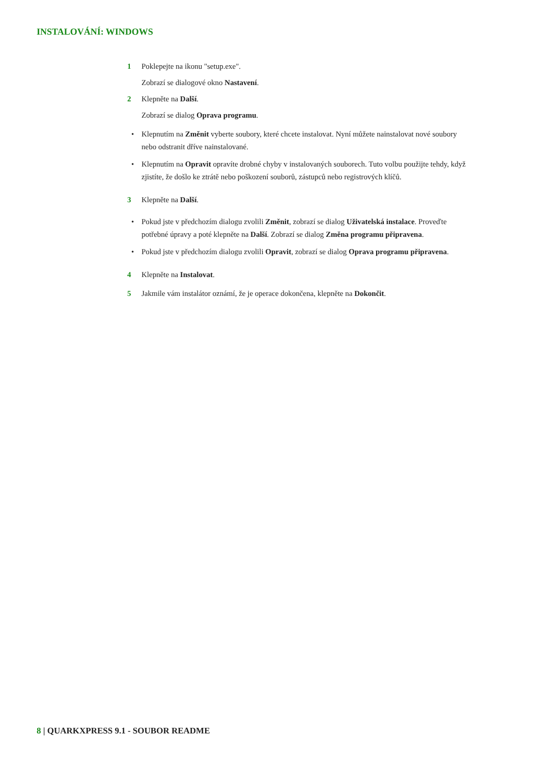INSTALOVÁNÍ: WINDOWS
1 Poklepejte na ikonu "setup.exe".
Zobrazí se dialogové okno Nastavení.
2 Klepněte na Další.
Zobrazí se dialog Oprava programu.
• Klepnutím na Změnit vyberte soubory, které chcete instalovat. Nyní můžete nainstalovat nové soubory nebo odstranit dříve nainstalované.
• Klepnutím na Opravit opravíte drobné chyby v instalovaných souborech. Tuto volbu použijte tehdy, když zjistíte, že došlo ke ztrátě nebo poškození souborů, zástupců nebo registrových klíčů.
3 Klepněte na Další.
• Pokud jste v předchozím dialogu zvolili Změnit, zobrazí se dialog Uživatelská instalace. Proveďte potřebné úpravy a poté klepněte na Další. Zobrazí se dialog Změna programu připravena.
• Pokud jste v předchozím dialogu zvolili Opravit, zobrazí se dialog Oprava programu připravena.
4 Klepněte na Instalovat.
5 Jakmile vám instalátor oznámí, že je operace dokončena, klepněte na Dokončit.
8 | QUARKXPRESS 9.1 - SOUBOR README